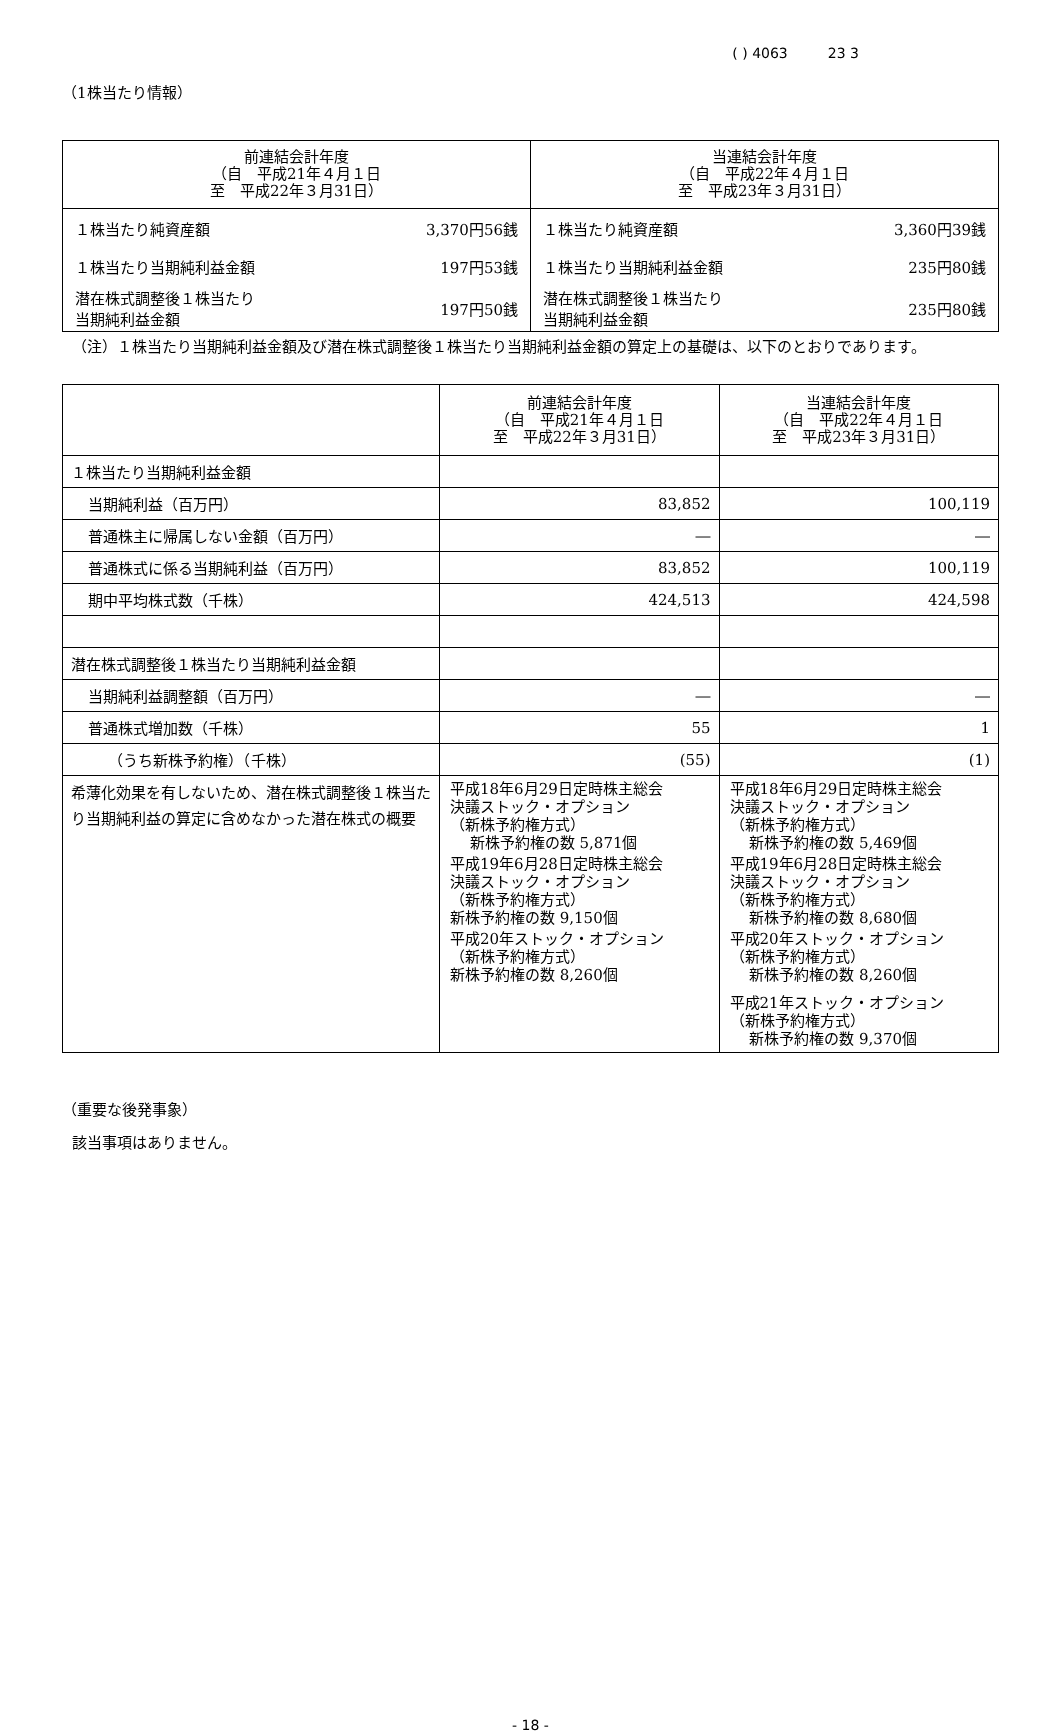( ) 4063 23 3
（1株当たり情報）
| 前連結会計年度 （自 平成21年４月１日 至 平成22年３月31日） | 当連結会計年度 （自 平成22年４月１日 至 平成23年３月31日） |
| --- | --- |
| １株当たり純資産額 3,370円56銭 １株当たり当期純利益金額 197円53銭 潜在株式調整後１株当たり 当期純利益金額 197円50銭 | １株当たり純資産額 3,360円39銭 １株当たり当期純利益金額 235円80銭 潜在株式調整後１株当たり 当期純利益金額 235円80銭 |
（注）１株当たり当期純利益金額及び潜在株式調整後１株当たり当期純利益金額の算定上の基礎は、以下のとおりであります。
| | 前連結会計年度 （自 平成21年４月１日 至 平成22年３月31日） | 当連結会計年度 （自 平成22年４月１日 至 平成23年３月31日） |
| １株当たり当期純利益金額 | | |
| 当期純利益（百万円） | 83,852 | 100,119 |
| 普通株主に帰属しない金額（百万円） | ― | ― |
| 普通株式に係る当期純利益（百万円） | 83,852 | 100,119 |
| 期中平均株式数（千株） | 424,513 | 424,598 |
| 潜在株式調整後１株当たり当期純利益金額 | | |
| 当期純利益調整額（百万円） | ― | ― |
| 普通株式増加数（千株） | 55 | 1 |
| （うち新株予約権）（千株） | (55) | (1) |
| 希薄化効果を有しないため、潜在株式調整後１株当たり当期純利益の算定に含めなかった潜在株式の概要 | 平成18年6月29日定時株主総会 決議ストック・オプション （新株予約権方式） 新株予約権の数 5,871個 平成19年6月28日定時株主総会 決議ストック・オプション （新株予約権方式） 新株予約権の数 9,150個 平成20年ストック・オプション （新株予約権方式） 新株予約権の数 8,260個 | 平成18年6月29日定時株主総会 決議ストック・オプション （新株予約権方式） 新株予約権の数 5,469個 平成19年6月28日定時株主総会 決議ストック・オプション （新株予約権方式） 新株予約権の数 8,680個 平成20年ストック・オプション （新株予約権方式） 新株予約権の数 8,260個 平成21年ストック・オプション （新株予約権方式） 新株予約権の数 9,370個 |
（重要な後発事象）
該当事項はありません。
- 18 -